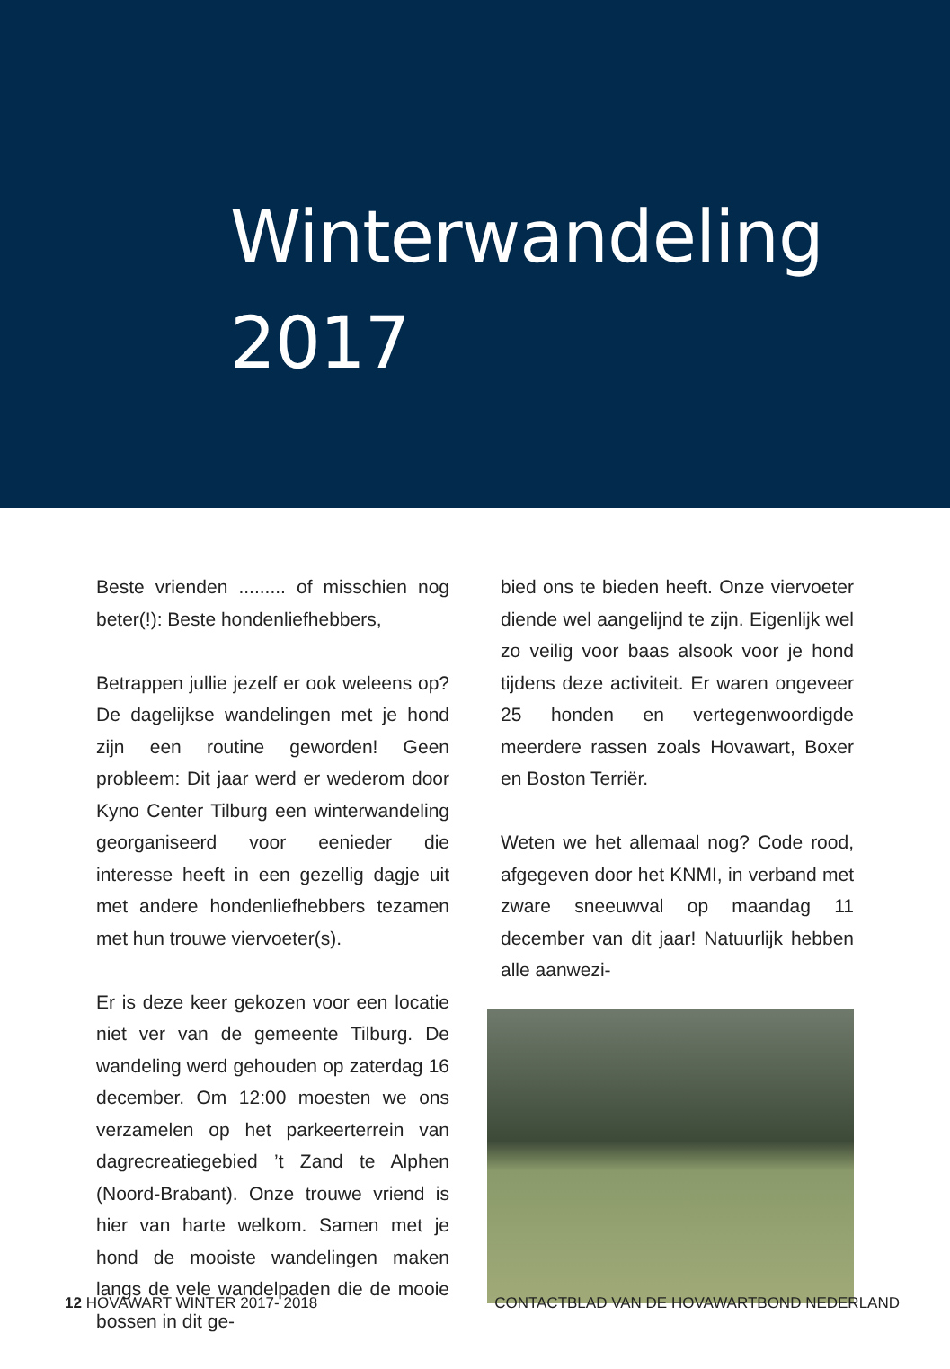Winterwandeling
2017
Beste vrienden ......... of misschien nog beter(!): Beste hondenliefhebbers,
Betrappen jullie jezelf er ook weleens op? De dagelijkse wandelingen met je hond zijn een routine geworden! Geen probleem: Dit jaar werd er wederom door Kyno Center Tilburg een winterwandeling georganiseerd voor eenieder die interesse heeft in een gezellig dagje uit met andere hondenliefhebbers tezamen met hun trouwe viervoeter(s).
Er is deze keer gekozen voor een locatie niet ver van de gemeente Tilburg. De wandeling werd gehouden op zaterdag 16 december. Om 12:00 moesten we ons verzamelen op het parkeerterrein van dagrecreatiegebied ’t Zand te Alphen (Noord-Brabant). Onze trouwe vriend is hier van harte welkom. Samen met je hond de mooiste wandelingen maken langs de vele wandelpaden die de mooie bossen in dit ge-
bied ons te bieden heeft. Onze viervoeter diende wel aangelijnd te zijn. Eigenlijk wel zo veilig voor baas alsook voor je hond tijdens deze activiteit. Er waren ongeveer 25 honden en vertegenwoordigde meerdere rassen zoals Hovawart, Boxer en Boston Terriër.
Weten we het allemaal nog? Code rood, afgegeven door het KNMI, in verband met zware sneeuwval op maandag 11 december van dit jaar! Natuurlijk hebben alle aanwezi-
12 HOVAWART WINTER 2017- 2018 CONTACTBLAD VAN DE HOVAWARTBOND NEDERLAND